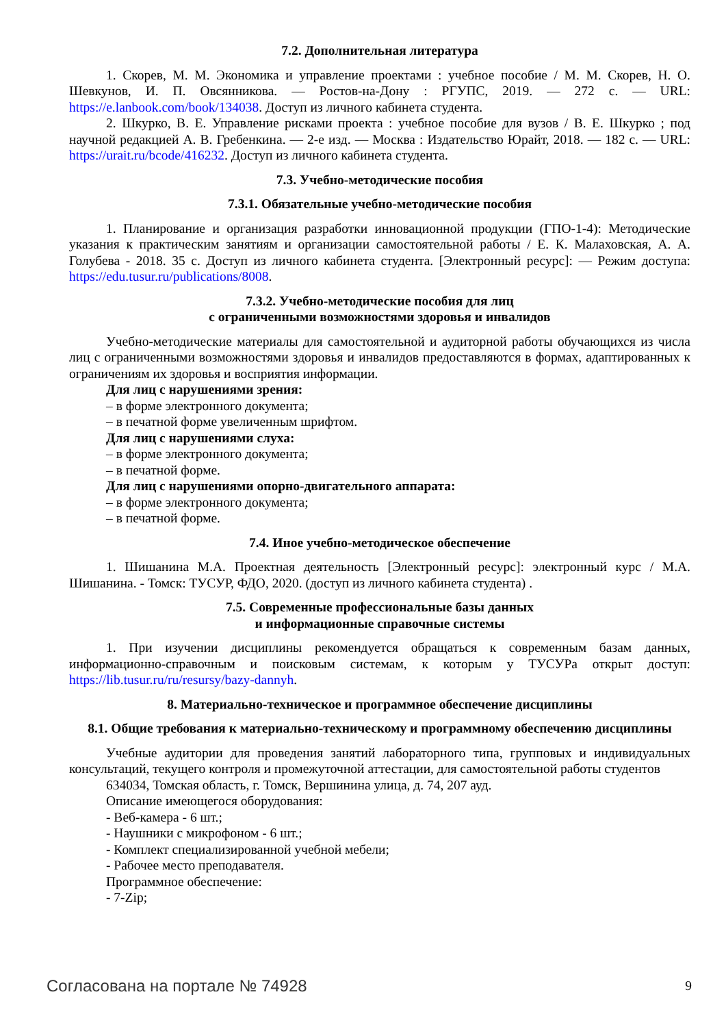7.2. Дополнительная литература
1. Скорев, М. М. Экономика и управление проектами : учебное пособие / М. М. Скорев, Н. О. Шевкунов, И. П. Овсянникова. — Ростов-на-Дону : РГУПС, 2019. — 272 с. — URL: https://e.lanbook.com/book/134038. Доступ из личного кабинета студента.
2. Шкурко, В. Е. Управление рисками проекта : учебное пособие для вузов / В. Е. Шкурко ; под научной редакцией А. В. Гребенкина. — 2-е изд. — Москва : Издательство Юрайт, 2018. — 182 с. — URL: https://urait.ru/bcode/416232. Доступ из личного кабинета студента.
7.3. Учебно-методические пособия
7.3.1. Обязательные учебно-методические пособия
1. Планирование и организация разработки инновационной продукции (ГПО-1-4): Методические указания к практическим занятиям и организации самостоятельной работы / Е. К. Малаховская, А. А. Голубева - 2018. 35 с. Доступ из личного кабинета студента. [Электронный ресурс]: — Режим доступа: https://edu.tusur.ru/publications/8008.
7.3.2. Учебно-методические пособия для лиц
с ограниченными возможностями здоровья и инвалидов
Учебно-методические материалы для самостоятельной и аудиторной работы обучающихся из числа лиц с ограниченными возможностями здоровья и инвалидов предоставляются в формах, адаптированных к ограничениям их здоровья и восприятия информации.
Для лиц с нарушениями зрения:
– в форме электронного документа;
– в печатной форме увеличенным шрифтом.
Для лиц с нарушениями слуха:
– в форме электронного документа;
– в печатной форме.
Для лиц с нарушениями опорно-двигательного аппарата:
– в форме электронного документа;
– в печатной форме.
7.4. Иное учебно-методическое обеспечение
1. Шишанина М.А. Проектная деятельность [Электронный ресурс]: электронный курс / М.А. Шишанина. - Томск: ТУСУР, ФДО, 2020. (доступ из личного кабинета студента) .
7.5. Современные профессиональные базы данных
и информационные справочные системы
1. При изучении дисциплины рекомендуется обращаться к современным базам данных, информационно-справочным и поисковым системам, к которым у ТУСУРа открыт доступ: https://lib.tusur.ru/ru/resursy/bazy-dannyh.
8. Материально-техническое и программное обеспечение дисциплины
8.1. Общие требования к материально-техническому и программному обеспечению дисциплины
Учебные аудитории для проведения занятий лабораторного типа, групповых и индивидуальных консультаций, текущего контроля и промежуточной аттестации, для самостоятельной работы студентов
634034, Томская область, г. Томск, Вершинина улица, д. 74, 207 ауд.
Описание имеющегося оборудования:
- Веб-камера - 6 шт.;
- Наушники с микрофоном - 6 шт.;
- Комплект специализированной учебной мебели;
- Рабочее место преподавателя.
Программное обеспечение:
- 7-Zip;
Согласована на портале № 74928 9